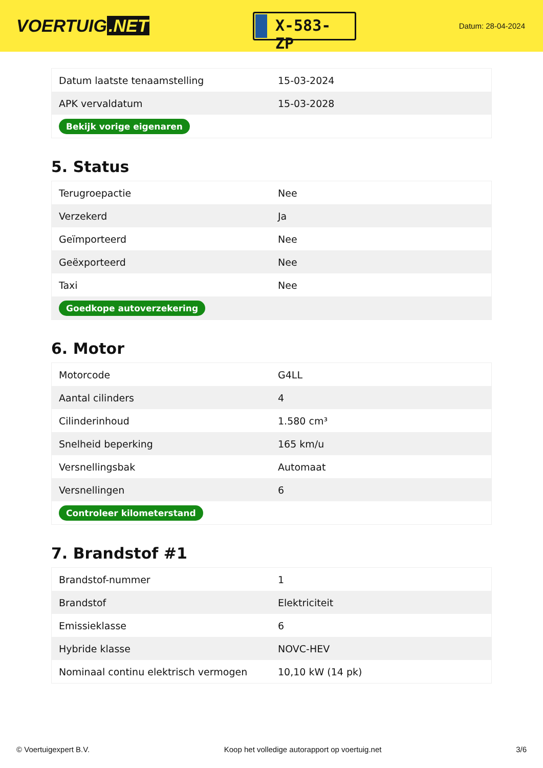VOERTUIG.NET
X-583-ZP
Datum: 28-04-2024
| Datum laatste tenaamstelling | 15-03-2024 |
| APK vervaldatum | 15-03-2028 |
| Bekijk vorige eigenaren | |
5. Status
| Terugroepactie | Nee |
| Verzekerd | Ja |
| Geïmporteerd | Nee |
| Geëxporteerd | Nee |
| Taxi | Nee |
| Goedkope autoverzekering | |
6. Motor
| Motorcode | G4LL |
| Aantal cilinders | 4 |
| Cilinderinhoud | 1.580 cm³ |
| Snelheid beperking | 165 km/u |
| Versnellingsbak | Automaat |
| Versnellingen | 6 |
| Controleer kilometerstand | |
7. Brandstof #1
| Brandstof-nummer | 1 |
| Brandstof | Elektriciteit |
| Emissieklasse | 6 |
| Hybride klasse | NOVC-HEV |
| Nominaal continu elektrisch vermogen | 10,10 kW (14 pk) |
© Voertuigexpert B.V. Koop het volledige autorapport op voertuig.net 3/6